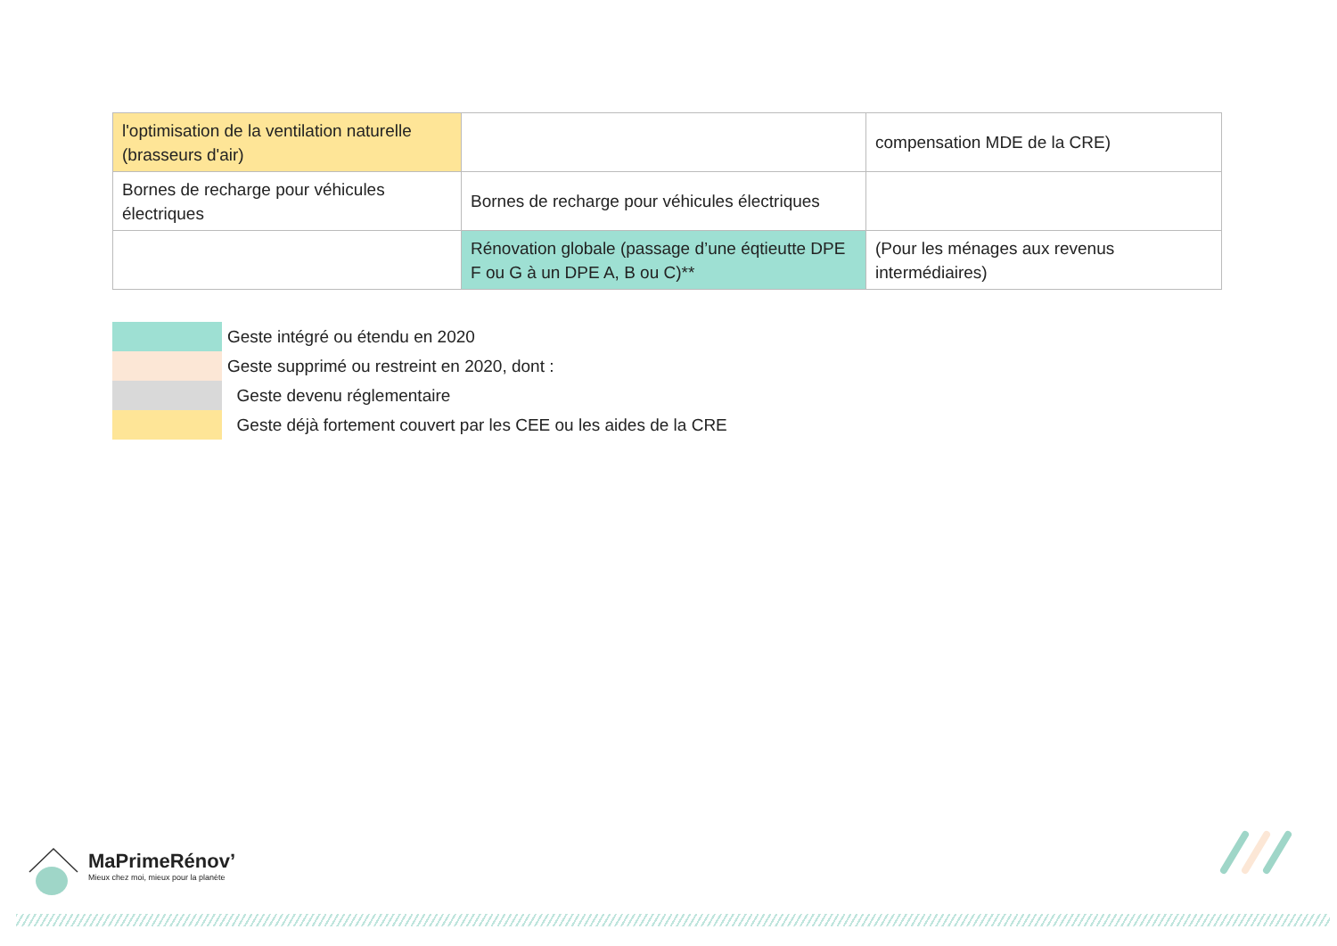| l'optimisation de la ventilation naturelle (brasseurs d'air) | | compensation MDE de la CRE) |
| Bornes de recharge pour véhicules électriques | Bornes de recharge pour véhicules électriques | |
| | Rénovation globale (passage d’une éqtieutte DPE F ou G à un DPE A, B ou C)** | (Pour les ménages aux revenus intermédiaires) |
Geste intégré ou étendu en 2020
Geste supprimé ou restreint en 2020, dont :
Geste devenu réglementaire
Geste déjà fortement couvert par les CEE ou les aides de la CRE
MaPrimeRénov’
Mieux chez moi, mieux pour la planète